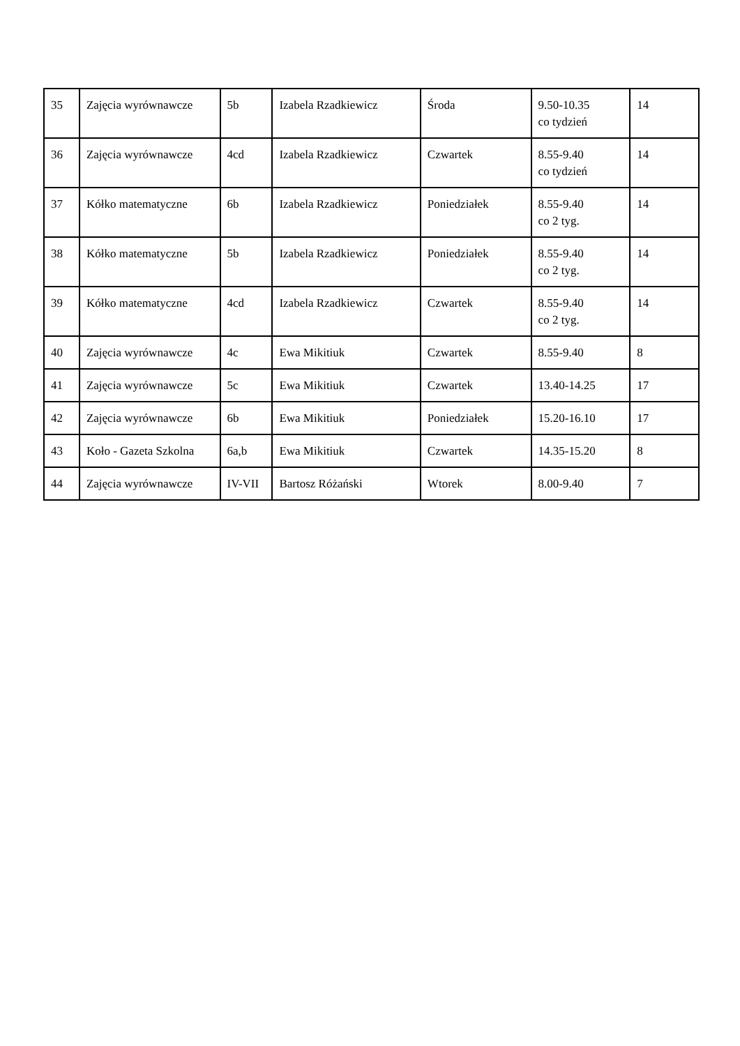| 35 | Zajęcia wyrównawcze | 5b | Izabela Rzadkiewicz | Środa | 9.50-10.35 co tydzień | 14 |
| 36 | Zajęcia wyrównawcze | 4cd | Izabela Rzadkiewicz | Czwartek | 8.55-9.40 co tydzień | 14 |
| 37 | Kółko matematyczne | 6b | Izabela Rzadkiewicz | Poniedziałek | 8.55-9.40 co 2 tyg. | 14 |
| 38 | Kółko matematyczne | 5b | Izabela Rzadkiewicz | Poniedziałek | 8.55-9.40 co 2 tyg. | 14 |
| 39 | Kółko matematyczne | 4cd | Izabela Rzadkiewicz | Czwartek | 8.55-9.40 co 2 tyg. | 14 |
| 40 | Zajęcia wyrównawcze | 4c | Ewa Mikitiuk | Czwartek | 8.55-9.40 | 8 |
| 41 | Zajęcia wyrównawcze | 5c | Ewa Mikitiuk | Czwartek | 13.40-14.25 | 17 |
| 42 | Zajęcia wyrównawcze | 6b | Ewa Mikitiuk | Poniedziałek | 15.20-16.10 | 17 |
| 43 | Koło - Gazeta Szkolna | 6a,b | Ewa Mikitiuk | Czwartek | 14.35-15.20 | 8 |
| 44 | Zajęcia wyrównawcze | IV-VII | Bartosz Różański | Wtorek | 8.00-9.40 | 7 |